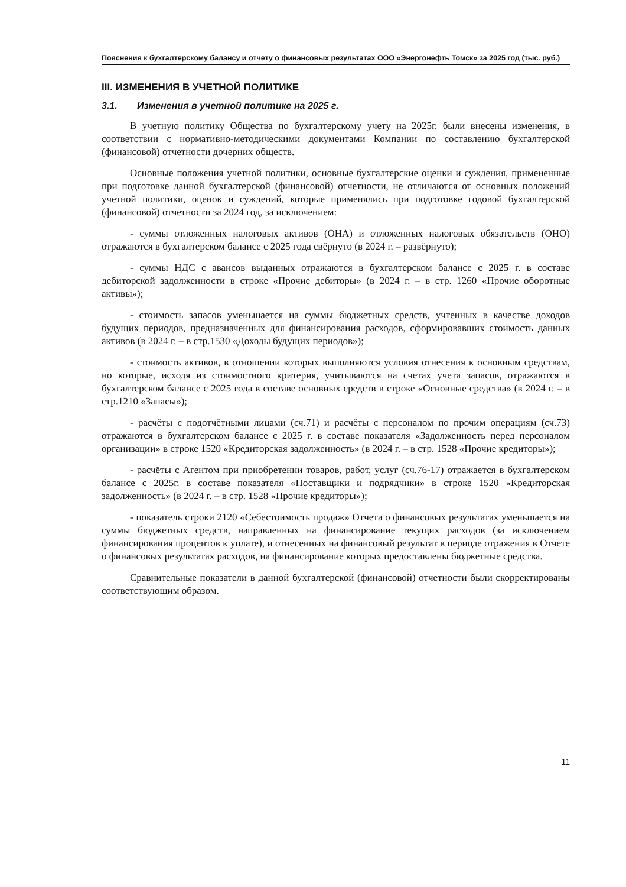Пояснения к бухгалтерскому балансу и отчету о финансовых результатах ООО «Энергонефть Томск» за 2025 год (тыс. руб.)
III. ИЗМЕНЕНИЯ В УЧЕТНОЙ ПОЛИТИКЕ
3.1. Изменения в учетной политике на 2025 г.
В учетную политику Общества по бухгалтерскому учету на 2025г. были внесены изменения, в соответствии с нормативно-методическими документами Компании по составлению бухгалтерской (финансовой) отчетности дочерних обществ.
Основные положения учетной политики, основные бухгалтерские оценки и суждения, примененные при подготовке данной бухгалтерской (финансовой) отчетности, не отличаются от основных положений учетной политики, оценок и суждений, которые применялись при подготовке годовой бухгалтерской (финансовой) отчетности за 2024 год, за исключением:
- суммы отложенных налоговых активов (ОНА) и отложенных налоговых обязательств (ОНО) отражаются в бухгалтерском балансе с 2025 года свёрнуто (в 2024 г. – развёрнуто);
- суммы НДС с авансов выданных отражаются в бухгалтерском балансе с 2025 г. в составе дебиторской задолженности в строке «Прочие дебиторы» (в 2024 г. – в стр. 1260 «Прочие оборотные активы»);
- стоимость запасов уменьшается на суммы бюджетных средств, учтенных в качестве доходов будущих периодов, предназначенных для финансирования расходов, сформировавших стоимость данных активов (в 2024 г. – в стр.1530 «Доходы будущих периодов»);
- стоимость активов, в отношении которых выполняются условия отнесения к основным средствам, но которые, исходя из стоимостного критерия, учитываются на счетах учета запасов, отражаются в бухгалтерском балансе с 2025 года в составе основных средств в строке «Основные средства» (в 2024 г. – в стр.1210 «Запасы»);
- расчёты с подотчётными лицами (сч.71) и расчёты с персоналом по прочим операциям (сч.73) отражаются в бухгалтерском балансе с 2025 г. в составе показателя «Задолженность перед персоналом организации» в строке 1520 «Кредиторская задолженность» (в 2024 г. – в стр. 1528 «Прочие кредиторы»);
- расчёты с Агентом при приобретении товаров, работ, услуг (сч.76-17) отражается в бухгалтерском балансе с 2025г. в составе показателя «Поставщики и подрядчики» в строке 1520 «Кредиторская задолженность» (в 2024 г. – в стр. 1528 «Прочие кредиторы»);
- показатель строки 2120 «Себестоимость продаж» Отчета о финансовых результатах уменьшается на суммы бюджетных средств, направленных на финансирование текущих расходов (за исключением финансирования процентов к уплате), и отнесенных на финансовый результат в периоде отражения в Отчете о финансовых результатах расходов, на финансирование которых предоставлены бюджетные средства.
Сравнительные показатели в данной бухгалтерской (финансовой) отчетности были скорректированы соответствующим образом.
11